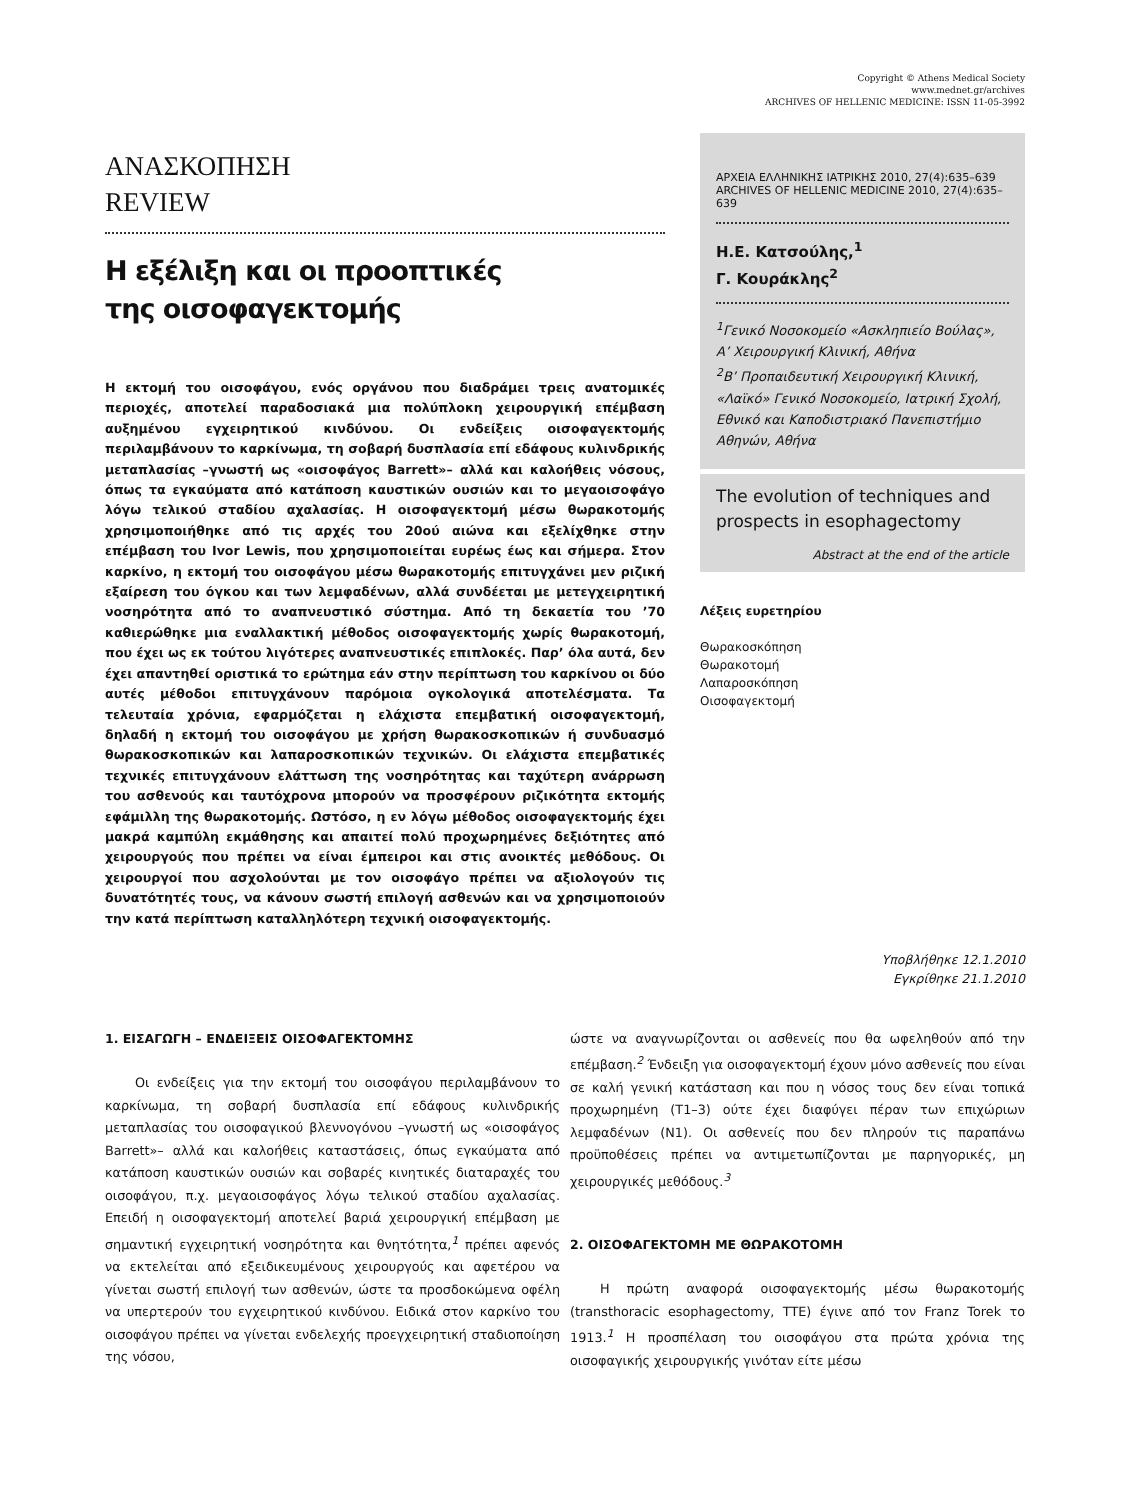Copyright © Athens Medical Society
www.mednet.gr/archives
ARCHIVES OF HELLENIC MEDICINE: ISSN 11-05-3992
ΑΝΑΣΚΟΠΗΣΗ
REVIEW
Η εξέλιξη και οι προοπτικές
της οισοφαγεκτομής
Η εκτομή του οισοφάγου, ενός οργάνου που διαδράμει τρεις ανατομικές περιοχές, αποτελεί παραδοσιακά μια πολύπλοκη χειρουργική επέμβαση αυξημένου εγχειρητικού κινδύνου. Οι ενδείξεις οισοφαγεκτομής περιλαμβάνουν το καρκίνωμα, τη σοβαρή δυσπλασία επί εδάφους κυλινδρικής μεταπλασίας –γνωστή ως «οισοφάγος Barrett»– αλλά και καλοήθεις νόσους, όπως τα εγκαύματα από κατάποση καυστικών ουσιών και το μεγαοισοφάγο λόγω τελικού σταδίου αχαλασίας. Η οισοφαγεκτομή μέσω θωρακοτομής χρησιμοποιήθηκε από τις αρχές του 20ού αιώνα και εξελίχθηκε στην επέμβαση του Ivor Lewis, που χρησιμοποιείται ευρέως έως και σήμερα. Στον καρκίνο, η εκτομή του οισοφάγου μέσω θωρακοτομής επιτυγχάνει μεν ριζική εξαίρεση του όγκου και των λεμφαδένων, αλλά συνδέεται με μετεγχειρητική νοσηρότητα από το αναπνευστικό σύστημα. Από τη δεκαετία του ’70 καθιερώθηκε μια εναλλακτική μέθοδος οισοφαγεκτομής χωρίς θωρακοτομή, που έχει ως εκ τούτου λιγότερες αναπνευστικές επιπλοκές. Παρ’ όλα αυτά, δεν έχει απαντηθεί οριστικά το ερώτημα εάν στην περίπτωση του καρκίνου οι δύο αυτές μέθοδοι επιτυγχάνουν παρόμοια ογκολογικά αποτελέσματα. Τα τελευταία χρόνια, εφαρμόζεται η ελάχιστα επεμβατική οισοφαγεκτομή, δηλαδή η εκτομή του οισοφάγου με χρήση θωρακοσκοπικών ή συνδυασμό θωρακοσκοπικών και λαπαροσκοπικών τεχνικών. Οι ελάχιστα επεμβατικές τεχνικές επιτυγχάνουν ελάττωση της νοσηρότητας και ταχύτερη ανάρρωση του ασθενούς και ταυτόχρονα μπορούν να προσφέρουν ριζικότητα εκτομής εφάμιλλη της θωρακοτομής. Ωστόσο, η εν λόγω μέθοδος οισοφαγεκτομής έχει μακρά καμπύλη εκμάθησης και απαιτεί πολύ προχωρημένες δεξιότητες από χειρουργούς που πρέπει να είναι έμπειροι και στις ανοικτές μεθόδους. Οι χειρουργοί που ασχολούνται με τον οισοφάγο πρέπει να αξιολογούν τις δυνατότητές τους, να κάνουν σωστή επιλογή ασθενών και να χρησιμοποιούν την κατά περίπτωση καταλληλότερη τεχνική οισοφαγεκτομής.
ΑΡΧΕΙΑ ΕΛΛΗΝΙΚΗΣ ΙΑΤΡΙΚΗΣ 2010, 27(4):635–639
ARCHIVES OF HELLENIC MEDICINE 2010, 27(4):635–639
Η.Ε. Κατσούλης,<sup>1</sup>
Γ. Κουράκλης<sup>2</sup>
<sup>1</sup> Γενικό Νοσοκομείο «Ασκληπιείο Βούλας», Α’ Χειρουργική Κλινική, Αθήνα
<sup>2</sup> Β’ Προπαιδευτική Χειρουργική Κλινική, «Λαϊκό» Γενικό Νοσοκομείο, Ιατρική Σχολή, Εθνικό και Καποδιστριακό Πανεπιστήμιο Αθηνών, Αθήνα
The evolution of techniques and prospects in esophagectomy
Abstract at the end of the article
Λέξεις ευρετηρίου
Θωρακοσκόπηση
Θωρακοτομή
Λαπαροσκόπηση
Οισοφαγεκτομή
Υποβλήθηκε 12.1.2010
Εγκρίθηκε 21.1.2010
1. ΕΙΣΑΓΩΓΗ – ΕΝΔΕΙΞΕΙΣ ΟΙΣΟΦΑΓΕΚΤΟΜΗΣ
Οι ενδείξεις για την εκτομή του οισοφάγου περιλαμβάνουν το καρκίνωμα, τη σοβαρή δυσπλασία επί εδάφους κυλινδρικής μεταπλασίας του οισοφαγικού βλεννογόνου –γνωστή ως «οισοφάγος Barrett»– αλλά και καλοήθεις καταστάσεις, όπως εγκαύματα από κατάποση καυστικών ουσιών και σοβαρές κινητικές διαταραχές του οισοφάγου, π.χ. μεγαοισοφάγος λόγω τελικού σταδίου αχαλασίας. Επειδή η οισοφαγεκτομή αποτελεί βαριά χειρουργική επέμβαση με σημαντική εγχειρητική νοσηρότητα και θνητότητα,<sup>1</sup> πρέπει αφενός να εκτελείται από εξειδικευμένους χειρουργούς και αφετέρου να γίνεται σωστή επιλογή των ασθενών, ώστε τα προσδοκώμενα οφέλη να υπερτερούν του εγχειρητικού κινδύνου. Ειδικά στον καρκίνο του οισοφάγου πρέπει να γίνεται ενδελεχής προεγχειρητική σταδιοποίηση της νόσου,
ώστε να αναγνωρίζονται οι ασθενείς που θα ωφεληθούν από την επέμβαση.<sup>2</sup> Ένδειξη για οισοφαγεκτομή έχουν μόνο ασθενείς που είναι σε καλή γενική κατάσταση και που η νόσος τους δεν είναι τοπικά προχωρημένη (T1–3) ούτε έχει διαφύγει πέραν των επιχώριων λεμφαδένων (N1). Οι ασθενείς που δεν πληρούν τις παραπάνω προϋποθέσεις πρέπει να αντιμετωπίζονται με παρηγορικές, μη χειρουργικές μεθόδους.<sup>3</sup>
2. ΟΙΣΟΦΑΓΕΚΤΟΜΗ ΜΕ ΘΩΡΑΚΟΤΟΜΗ
Η πρώτη αναφορά οισοφαγεκτομής μέσω θωρακοτομής (transthoracic esophagectomy, TTE) έγινε από τον Franz Torek το 1913.<sup>1</sup> Η προσπέλαση του οισοφάγου στα πρώτα χρόνια της οισοφαγικής χειρουργικής γινόταν είτε μέσω